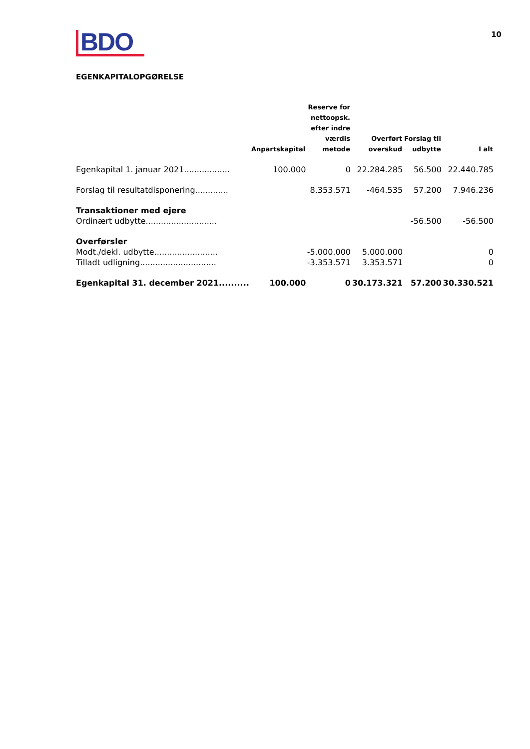BDO
10
EGENKAPITALOPGØRELSE
| | Anpartskapital | Reserve for nettoopsk. efter indre værdis metode | Overført overskud | Forslag til udbytte | I alt |
| --- | --- | --- | --- | --- | --- |
| Egenkapital 1. januar 2021.................. | 100.000 | 0 | 22.284.285 | 56.500 | 22.440.785 |
| Forslag til resultatdisponering............. | | 8.353.571 | -464.535 | 57.200 | 7.946.236 |
| Transaktioner med ejere | | | | | |
| Ordinært udbytte............................ | | | | -56.500 | -56.500 |
| Overførsler | | | | | |
| Modt./dekl. udbytte......................... | | -5.000.000 | 5.000.000 | | 0 |
| Tilladt udligning.............................. | | -3.353.571 | 3.353.571 | | 0 |
| Egenkapital 31. december 2021.......... | 100.000 | 0 | 30.173.321 | 57.200 | 30.330.521 |